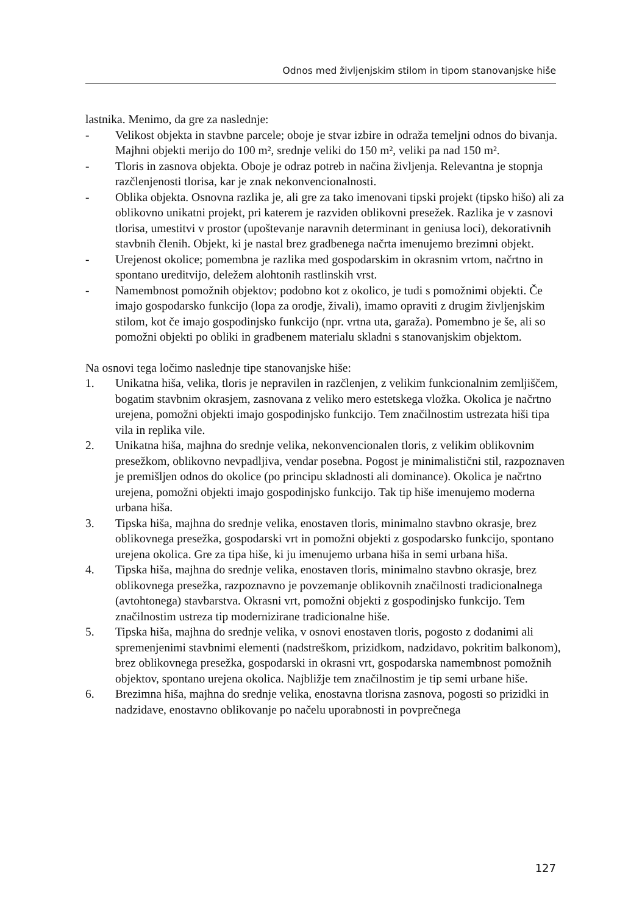Odnos med življenjskim stilom in tipom stanovanjske hiše
lastnika. Menimo, da gre za naslednje:
- Velikost objekta in stavbne parcele; oboje je stvar izbire in odraža temeljni odnos do bivanja. Majhni objekti merijo do 100 m², srednje veliki do 150 m², veliki pa nad 150 m².
- Tloris in zasnova objekta. Oboje je odraz potreb in načina življenja. Relevantna je stopnja razčlenjenosti tlorisa, kar je znak nekonvencionalnosti.
- Oblika objekta. Osnovna razlika je, ali gre za tako imenovani tipski projekt (tipsko hišo) ali za oblikovno unikatni projekt, pri katerem je razviden oblikovni presežek. Razlika je v zasnovi tlorisa, umestitvi v prostor (upoštevanje naravnih determinant in geniusa loci), dekorativnih stavbnih členih. Objekt, ki je nastal brez gradbenega načrta imenujemo brezimni objekt.
- Urejenost okolice; pomembna je razlika med gospodarskim in okrasnim vrtom, načrtno in spontano ureditvijo, deležem alohtonih rastlinskih vrst.
- Namembnost pomožnih objektov; podobno kot z okolico, je tudi s pomožnimi objekti. Če imajo gospodarsko funkcijo (lopa za orodje, živali), imamo opraviti z drugim življenjskim stilom, kot če imajo gospodinjsko funkcijo (npr. vrtna uta, garaža). Pomembno je še, ali so pomožni objekti po obliki in gradbenem materialu skladni s stanovanjskim objektom.
Na osnovi tega ločimo naslednje tipe stanovanjske hiše:
1. Unikatna hiša, velika, tloris je nepravilen in razčlenjen, z velikim funkcionalnim zemljiščem, bogatim stavbnim okrasjem, zasnovana z veliko mero estetskega vložka. Okolica je načrtno urejena, pomožni objekti imajo gospodinjsko funkcijo. Tem značilnostim ustrezata hiši tipa vila in replika vile.
2. Unikatna hiša, majhna do srednje velika, nekonvencionalen tloris, z velikim oblikovnim presežkom, oblikovno nevpadljiva, vendar posebna. Pogost je minimalistični stil, razpoznaven je premišljen odnos do okolice (po principu skladnosti ali dominance). Okolica je načrtno urejena, pomožni objekti imajo gospodinjsko funkcijo. Tak tip hiše imenujemo moderna urbana hiša.
3. Tipska hiša, majhna do srednje velika, enostaven tloris, minimalno stavbno okrasje, brez oblikovnega presežka, gospodarski vrt in pomožni objekti z gospodarsko funkcijo, spontano urejena okolica. Gre za tipa hiše, ki ju imenujemo urbana hiša in semi urbana hiša.
4. Tipska hiša, majhna do srednje velika, enostaven tloris, minimalno stavbno okrasje, brez oblikovnega presežka, razpoznavno je povzemanje oblikovnih značilnosti tradicionalnega (avtohtonega) stavbarstva. Okrasni vrt, pomožni objekti z gospodinjsko funkcijo. Tem značilnostim ustreza tip modernizirane tradicionalne hiše.
5. Tipska hiša, majhna do srednje velika, v osnovi enostaven tloris, pogosto z dodanimi ali spremenjenimi stavbnimi elementi (nadstreškom, prizidkom, nadzidavo, pokritim balkonom), brez oblikovnega presežka, gospodarski in okrasni vrt, gospodarska namembnost pomožnih objektov, spontano urejena okolica. Najbližje tem značilnostim je tip semi urbane hiše.
6. Brezimna hiša, majhna do srednje velika, enostavna tlorisna zasnova, pogosti so prizidki in nadzidave, enostavno oblikovanje po načelu uporabnosti in povprečnega
127